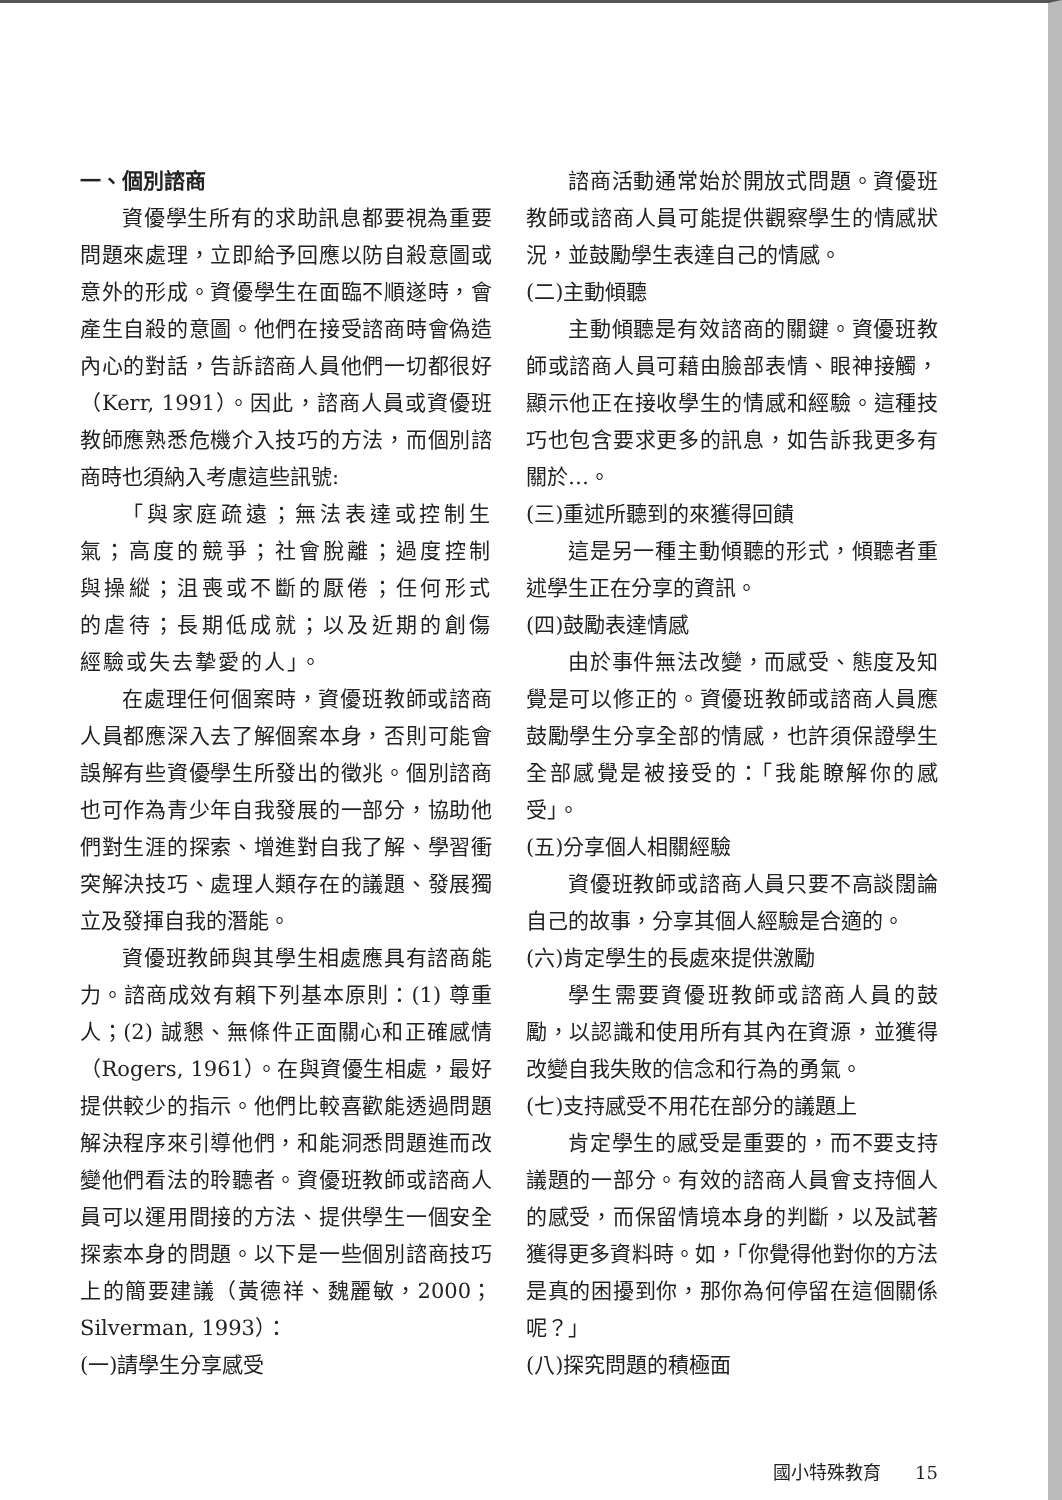一、個別諮商
資優學生所有的求助訊息都要視為重要問題來處理，立即給予回應以防自殺意圖或意外的形成。資優學生在面臨不順遂時，會產生自殺的意圖。他們在接受諮商時會偽造內心的對話，告訴諮商人員他們一切都很好（Kerr, 1991）。因此，諮商人員或資優班教師應熟悉危機介入技巧的方法，而個別諮商時也須納入考慮這些訊號:
「與家庭疏遠；無法表達或控制生氣；高度的競爭；社會脫離；過度控制與操縱；沮喪或不斷的厭倦；任何形式的虐待；長期低成就；以及近期的創傷經驗或失去摯愛的人」。
在處理任何個案時，資優班教師或諮商人員都應深入去了解個案本身，否則可能會誤解有些資優學生所發出的徵兆。個別諮商也可作為青少年自我發展的一部分，協助他們對生涯的探索、增進對自我了解、學習衝突解決技巧、處理人類存在的議題、發展獨立及發揮自我的潛能。
資優班教師與其學生相處應具有諮商能力。諮商成效有賴下列基本原則：(1) 尊重人；(2) 誠懇、無條件正面關心和正確感情（Rogers, 1961）。在與資優生相處，最好提供較少的指示。他們比較喜歡能透過問題解決程序來引導他們，和能洞悉問題進而改變他們看法的聆聽者。資優班教師或諮商人員可以運用間接的方法、提供學生一個安全探索本身的問題。以下是一些個別諮商技巧上的簡要建議（黃德祥、魏麗敏，2000；Silverman, 1993）：
(一)請學生分享感受
諮商活動通常始於開放式問題。資優班教師或諮商人員可能提供觀察學生的情感狀況，並鼓勵學生表達自己的情感。
(二)主動傾聽
主動傾聽是有效諮商的關鍵。資優班教師或諮商人員可藉由臉部表情、眼神接觸，顯示他正在接收學生的情感和經驗。這種技巧也包含要求更多的訊息，如告訴我更多有關於…。
(三)重述所聽到的來獲得回饋
這是另一種主動傾聽的形式，傾聽者重述學生正在分享的資訊。
(四)鼓勵表達情感
由於事件無法改變，而感受、態度及知覺是可以修正的。資優班教師或諮商人員應鼓勵學生分享全部的情感，也許須保證學生全部感覺是被接受的：「我能瞭解你的感受」。
(五)分享個人相關經驗
資優班教師或諮商人員只要不高談闊論自己的故事，分享其個人經驗是合適的。
(六)肯定學生的長處來提供激勵
學生需要資優班教師或諮商人員的鼓勵，以認識和使用所有其內在資源，並獲得改變自我失敗的信念和行為的勇氣。
(七)支持感受不用花在部分的議題上
肯定學生的感受是重要的，而不要支持議題的一部分。有效的諮商人員會支持個人的感受，而保留情境本身的判斷，以及試著獲得更多資料時。如，「你覺得他對你的方法是真的困擾到你，那你為何停留在這個關係呢？」
(八)探究問題的積極面
國小特殊教育 15